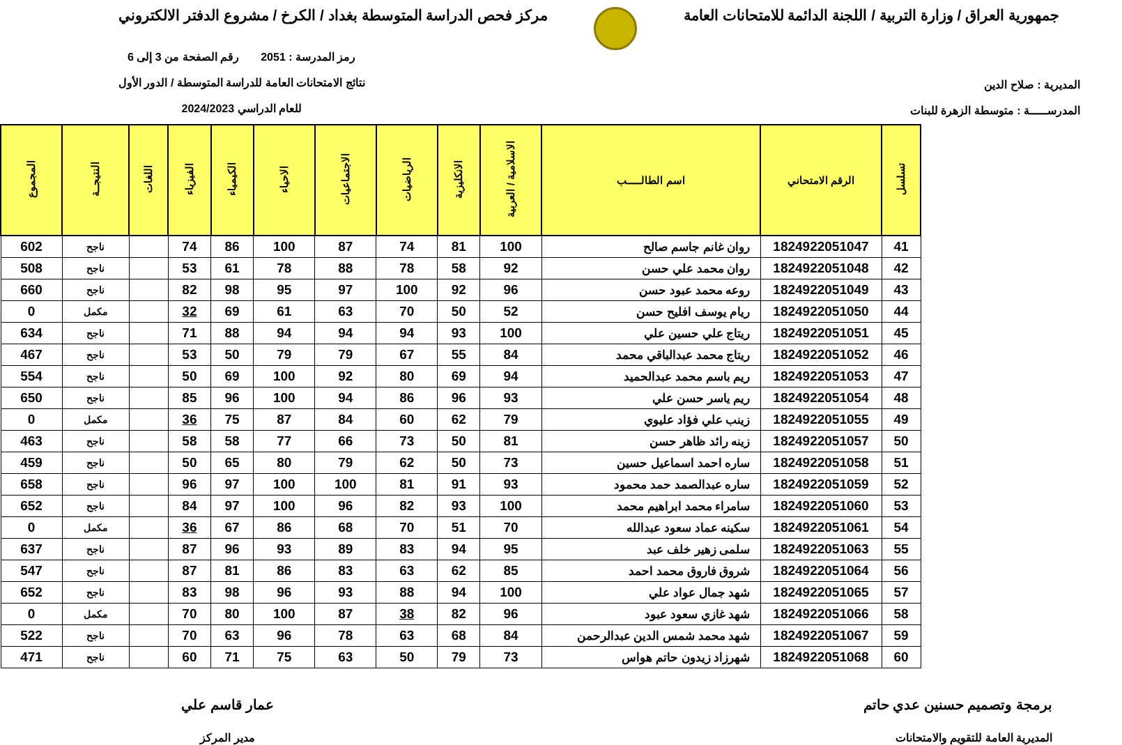جمهورية العراق / وزارة التربية / اللجنة الدائمة للامتحانات العامة
مركز فحص الدراسة المتوسطة بغداد / الكرخ / مشروع الدفتر الالكتروني
المديرية : صلاح الدين
المدرســـــة : متوسطة الزهرة للبنات
رمز المدرسة : 2051 رقم الصفحة من 3 إلى 6
نتائج الامتحانات العامة للدراسة المتوسطة / الدور الأول
للعام الدراسي 2024/2023
| تسلسل | الرقم الامتحاني | اسم الطالـــــب | الاسلامية / العربية | الانكليزية | الرياضيات | الاجتماعيات | الاحياء | الكيمياء | الفيزياء | اللغات | النتيجــة | المجموع |
| --- | --- | --- | --- | --- | --- | --- | --- | --- | --- | --- | --- | --- |
| 41 | 1824922051047 | روان غانم جاسم صالح | 100 | 81 | 74 | 87 | 100 | 86 | 74 | | ناجح | 602 |
| 42 | 1824922051048 | روان محمد علي حسن | 92 | 58 | 78 | 88 | 78 | 61 | 53 | | ناجح | 508 |
| 43 | 1824922051049 | روعه محمد عبود حسن | 96 | 92 | 100 | 97 | 95 | 98 | 82 | | ناجح | 660 |
| 44 | 1824922051050 | ريام يوسف افليح حسن | 52 | 50 | 70 | 63 | 61 | 69 | 32 | | مكمل | 0 |
| 45 | 1824922051051 | ريتاج علي حسين علي | 100 | 93 | 94 | 94 | 94 | 88 | 71 | | ناجح | 634 |
| 46 | 1824922051052 | ريتاج محمد عبدالباقي محمد | 84 | 55 | 67 | 79 | 79 | 50 | 53 | | ناجح | 467 |
| 47 | 1824922051053 | ريم باسم محمد عبدالحميد | 94 | 69 | 80 | 92 | 100 | 69 | 50 | | ناجح | 554 |
| 48 | 1824922051054 | ريم ياسر حسن علي | 93 | 96 | 86 | 94 | 100 | 96 | 85 | | ناجح | 650 |
| 49 | 1824922051055 | زينب علي فؤاد عليوي | 79 | 62 | 60 | 84 | 87 | 75 | 36 | | مكمل | 0 |
| 50 | 1824922051057 | زينه رائد ظاهر حسن | 81 | 50 | 73 | 66 | 77 | 58 | 58 | | ناجح | 463 |
| 51 | 1824922051058 | ساره احمد اسماعيل حسين | 73 | 50 | 62 | 79 | 80 | 65 | 50 | | ناجح | 459 |
| 52 | 1824922051059 | ساره عبدالصمد حمد محمود | 93 | 91 | 81 | 100 | 100 | 97 | 96 | | ناجح | 658 |
| 53 | 1824922051060 | سامراء محمد ابراهيم محمد | 100 | 93 | 82 | 96 | 100 | 97 | 84 | | ناجح | 652 |
| 54 | 1824922051061 | سكينه عماد سعود عبدالله | 70 | 51 | 70 | 68 | 86 | 67 | 36 | | مكمل | 0 |
| 55 | 1824922051063 | سلمى زهير خلف عبد | 95 | 94 | 83 | 89 | 93 | 96 | 87 | | ناجح | 637 |
| 56 | 1824922051064 | شروق فاروق محمد احمد | 85 | 62 | 63 | 83 | 86 | 81 | 87 | | ناجح | 547 |
| 57 | 1824922051065 | شهد جمال عواد علي | 100 | 94 | 88 | 93 | 96 | 98 | 83 | | ناجح | 652 |
| 58 | 1824922051066 | شهد غازي سعود عبود | 96 | 82 | 38 | 87 | 100 | 80 | 70 | | مكمل | 0 |
| 59 | 1824922051067 | شهد محمد شمس الدين عبدالرحمن | 84 | 68 | 63 | 78 | 96 | 63 | 70 | | ناجح | 522 |
| 60 | 1824922051068 | شهرزاد زيدون حاتم هواس | 73 | 79 | 50 | 63 | 75 | 71 | 60 | | ناجح | 471 |
برمجة وتصميم حسنين عدي حاتم
المديرية العامة للتقويم والامتحانات
عمار قاسم علي
مدير المركز